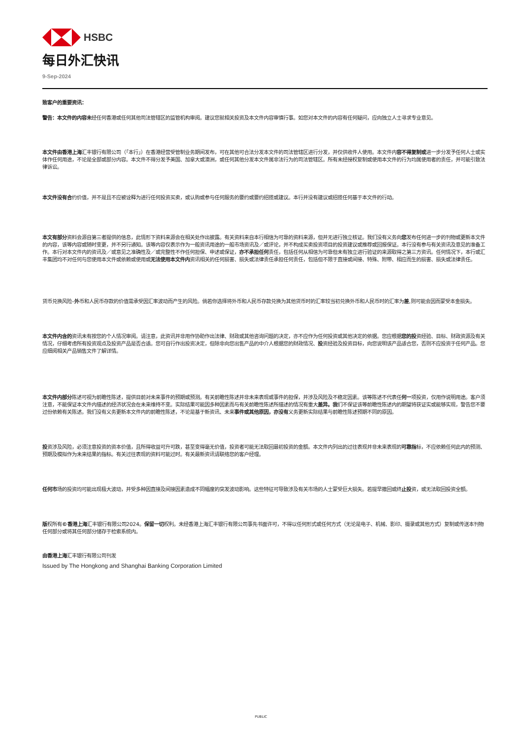HSBC
每日外汇快讯
9-Sep-2024
致客户的重要资讯：
警告：本文件的内容未经任何香港或任何其他司法管辖区的监管机构审阅。建议您就相关投资及本文件内容审慎行事。如您对本文件的内容有任何疑问，应向独立人士寻求专业意见。
本文件由香港上海汇丰银行有限公司（「本行」）在香港经营受管制业务期间发布，可在其他可合法分发本文件的司法管辖区进行分发，并仅供收件人使用。本文件内容不得复制或进一步分发予任何人士或实体作任何用途，不论是全部或部分内容。本文件不得分发予美国、加拿大或澳洲，或任何其他分发本文件属非法行为的司法管辖区。所有未经授权复制或使用本文件的行为均属使用者的责任，并可能引致法律诉讼。
本文件没有合约价值，并不是且不应被诠释为进行任何投资买卖，或认购或参与任何服务的要约或要约招揽或建议。本行并没有建议或招揽任何基于本文件的行动。
本文有部分资料会源自第三者提供的信息，此情形下资料来源会在相关处作出披露。有关资料来自本行相信为可靠的资料来源，但并无进行独立核证。我们没有义务向您发布任何进一步的刊物或更新本文件的内容，该等内容或随时变更，并不另行通知。该等内容仅表示作为一般资讯用途的一般市场资讯及／或评论，并不构成买卖投资项目的投资建议或推荐或回报保证。本行没有参与有关资讯及意见的准备工作。本行对本文件内的资讯及／或意见之准确性及／或完整性不作任何担保、申述或保证，亦不承担任何责任，包括任何从相信为可靠但未有独立进行验证的来源取得之第三方资讯。任何情况下，本行或汇丰集团均不对任何与您使用本文件或依赖或使用或无法使用本文件内资讯相关的任何损害、损失或法律责任承担任何责任，包括但不限于直接或间接、特殊、附带、相应而生的损害、损失或法律责任。
货币兑换风险–外币和人民币存款的价值需承受因汇率波动而产生的风险。倘若你选择将外币和人民币存款兑换为其他货币时的汇率较当初兑换外币和人民币时的汇率为差,则可能会因而蒙受本金损失。
本文件内含的资讯未有按您的个人情况审阅。请注意，此资讯并非用作协助作出法律、财政或其他咨询问题的决定，亦不应作为任何投资或其他决定的依据。您应根据您的投资经验、目标、财政资源及有关情况，仔细考虑所有投资观点及投资产品是否合适。您可自行作出投资决定，但除非向您出售产品的中介人根据您的财政情况、投资经验及投资目标，向您说明该产品适合您，否则不应投资于任何产品。您应细阅相关产品销售文件了解详情。
本文件内部分陈述可视为前瞻性陈述，提供目前对未来事件的预期或预测。有关前瞻性陈述并非未来表现或事件的担保，并涉及风险及不稳定因素。该等陈述不代表任何一项投资，仅用作说明用途。客户须注意，不能保证本文件内描述的经济状况会在未来维持不变。实际结果可能因多种因素而与有关前瞻性陈述所描述的情况有重大差异。我们不保证该等前瞻性陈述内的期望将获证实或能够实现，警告您不要过份依赖有关陈述。我们没有义务更新本文件内的前瞻性陈述，不论是基于新资讯、未来事件或其他原因，亦没有义务更新实际结果与前瞻性陈述预期不同的原因。
投资涉及风险，必须注意投资的资本价值，且所得收益可升可跌，甚至变得毫无价值，投资者可能无法取回最初投资的金额。本文件内列出的过往表现并非未来表现的可靠指标，不应依赖任何此内的预测、预期及模拟作为未来结果的指标。有关过往表现的资料可能过时。有关最新资讯请联络您的客户经理。
任何市场的投资均可能出现极大波动，并受多种因直接及间接因素造成不同幅度的突发波动影响。这些特征可导致涉及有关市场的人士蒙受巨大损失。若提早撤回或终止投资，或无法取回投资全额。
版权所有©香港上海汇丰银行有限公司2024。保留一切权利。未经香港上海汇丰银行有限公司事先书面许可，不得以任何形式或任何方式（无论是电子、机械、影印、摄录或其他方式）复制或传送本刊物任何部分或将其任何部分储存于检索系统内。
由香港上海汇丰银行有限公司刊发
Issued by The Hongkong and Shanghai Banking Corporation Limited
PUBLIC